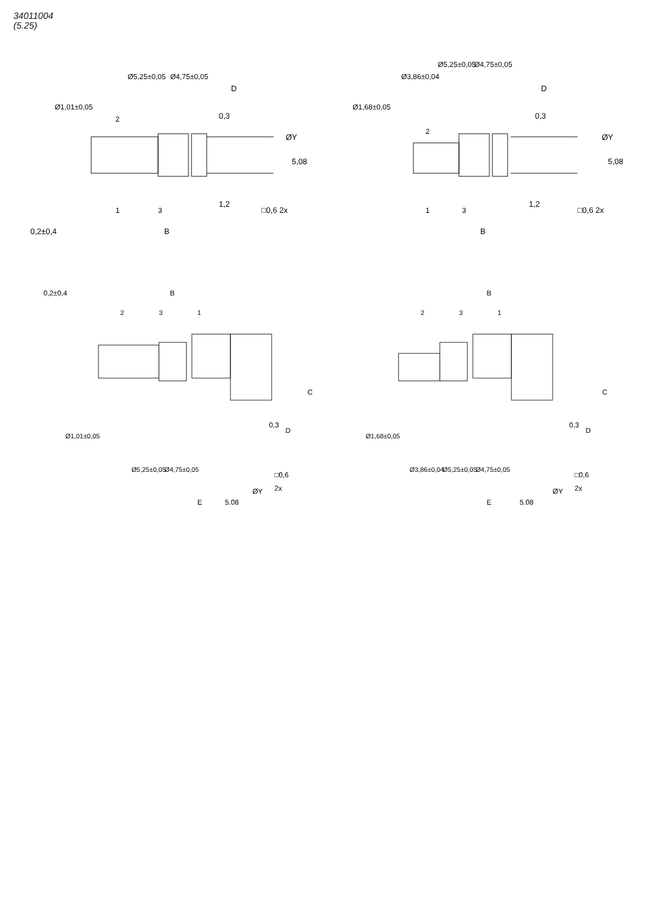34011004
(5.25)
0,2±0,4
B
D
0,3
1,2
□0,6 2x
ØY
5,08
Ø1,01±0,05
Ø5,25±0,05
Ø4,75±0,05
2
1
3
B
D
0,3
1,2
□0,6 2x
ØY
5,08
Ø1,68±0,05
Ø3,86±0,04
Ø5,25±0,05
Ø4,75±0,05
2
1
3
0,2±0,4
B
2
3
1
Ø1,01±0,05
Ø5,25±0,05
Ø4,75±0,05
C
D
0,3
□0,6
2x
ØY
E
5,08
B
2
3
1
Ø1,68±0,05
Ø3,86±0,04
Ø5,25±0,05
Ø4,75±0,05
C
D
0,3
□0,6
2x
ØY
E
5,08